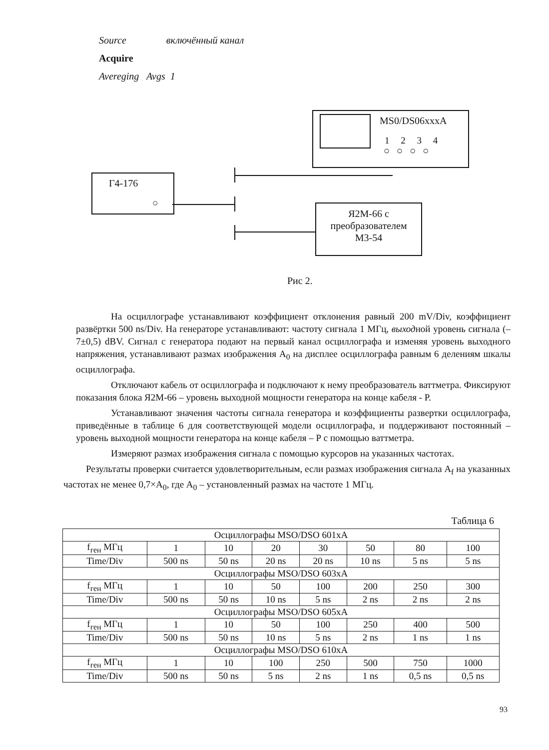Source включённый канал
Acquire
Avereging Avgs 1
MS0/DS06xxxA
1 2 3 4
○○○○
Г4-176
○
Я2М-66 с
преобразователем
М3-54
Рис 2.
На осциллографе устанавливают коэффициент отклонения равный 200 mV/Div, коэффициент развёртки 500 ns/Div. На генераторе устанавливают: частоту сигнала 1 МГц, выходной уровень сигнала (–7±0,5) dBV. Сигнал с генератора подают на первый канал осциллографа и изменяя уровень выходного напряжения, устанавливают размах изображения А<sub>0</sub> на дисплее осциллографа равным 6 делениям шкалы осциллографа.
Отключают кабель от осциллографа и подключают к нему преобразователь ваттметра. Фиксируют показания блока Я2М-66 – уровень выходной мощности генератора на конце кабеля - Р.
Устанавливают значения частоты сигнала генератора и коэффициенты развертки осциллографа, приведённые в таблице 6 для соответствующей модели осциллографа, и поддерживают постоянный – уровень выходной мощности генератора на конце кабеля – Р с помощью ваттметра.
Измеряют размах изображения сигнала с помощью курсоров на указанных частотах.
Результаты проверки считается удовлетворительным, если размах изображения сигнала А<sub>f</sub> на указанных частотах не менее 0,7×А<sub>0</sub>, где А<sub>0</sub> – установленный размах на частоте 1 МГц.
Таблица 6
| Осциллографы MSO/DSO 601xA | | | | | | | |
| f<sub>ген</sub> МГц | 1 | 10 | 20 | 30 | 50 | 80 | 100 |
| Time/Div | 500 ns | 50 ns | 20 ns | 20 ns | 10 ns | 5 ns | 5 ns |
| Осциллографы MSO/DSO 603xA | | | | | | | |
| f<sub>ген</sub> МГц | 1 | 10 | 50 | 100 | 200 | 250 | 300 |
| Time/Div | 500 ns | 50 ns | 10 ns | 5 ns | 2 ns | 2 ns | 2 ns |
| Осциллографы MSO/DSO 605xA | | | | | | | |
| f<sub>ген</sub> МГц | 1 | 10 | 50 | 100 | 250 | 400 | 500 |
| Time/Div | 500 ns | 50 ns | 10 ns | 5 ns | 2 ns | 1 ns | 1 ns |
| Осциллографы MSO/DSO 610xA | | | | | | | |
| f<sub>ген</sub> МГц | 1 | 10 | 100 | 250 | 500 | 750 | 1000 |
| Time/Div | 500 ns | 50 ns | 5 ns | 2 ns | 1 ns | 0,5 ns | 0,5 ns |
93